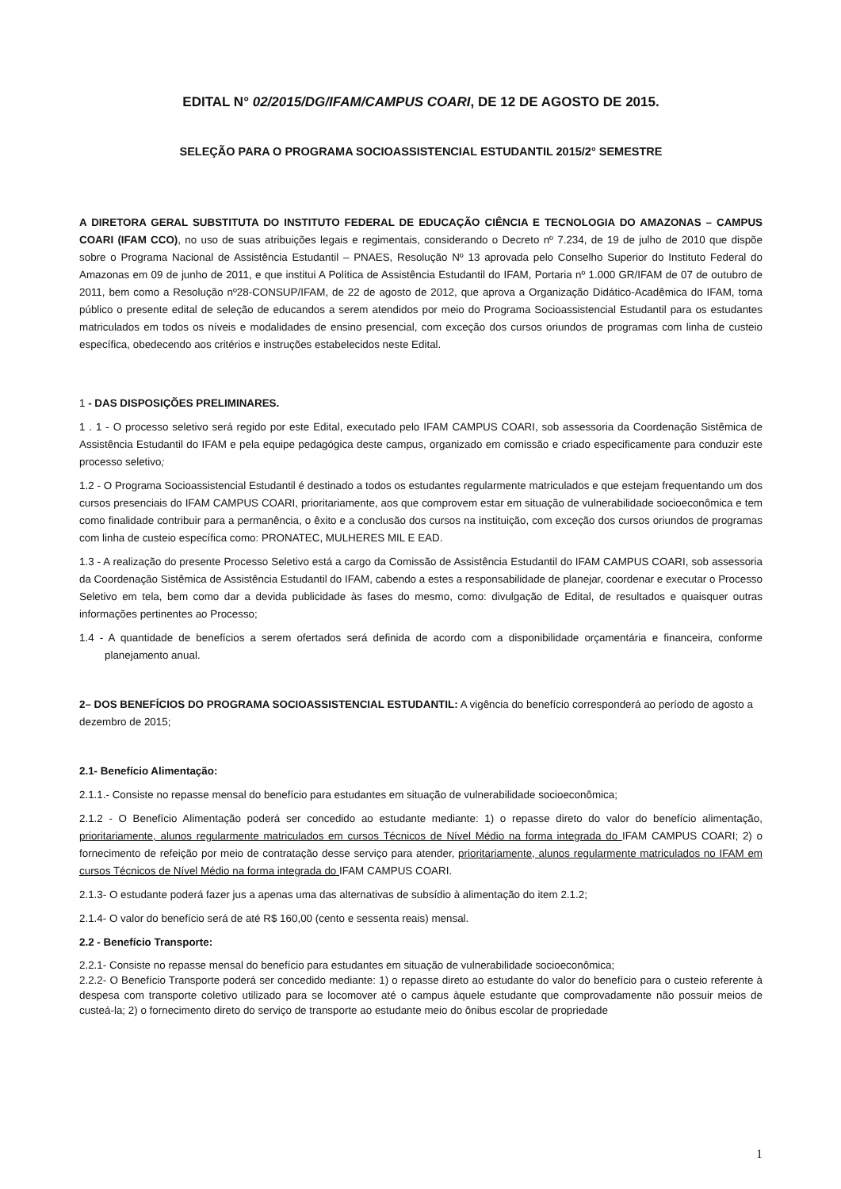EDITAL N° 02/2015/DG/IFAM/CAMPUS COARI, DE 12 DE AGOSTO DE 2015.
SELEÇÃO PARA O PROGRAMA SOCIOASSISTENCIAL ESTUDANTIL 2015/2° SEMESTRE
A DIRETORA GERAL SUBSTITUTA DO INSTITUTO FEDERAL DE EDUCAÇÃO CIÊNCIA E TECNOLOGIA DO AMAZONAS – CAMPUS COARI (IFAM CCO), no uso de suas atribuições legais e regimentais, considerando o Decreto nº 7.234, de 19 de julho de 2010 que dispõe sobre o Programa Nacional de Assistência Estudantil – PNAES, Resolução Nº 13 aprovada pelo Conselho Superior do Instituto Federal do Amazonas em 09 de junho de 2011, e que institui A Política de Assistência Estudantil do IFAM, Portaria nº 1.000 GR/IFAM de 07 de outubro de 2011, bem como a Resolução nº28-CONSUP/IFAM, de 22 de agosto de 2012, que aprova a Organização Didático-Acadêmica do IFAM, torna público o presente edital de seleção de educandos a serem atendidos por meio do Programa Socioassistencial Estudantil para os estudantes matriculados em todos os níveis e modalidades de ensino presencial, com exceção dos cursos oriundos de programas com linha de custeio específica, obedecendo aos critérios e instruções estabelecidos neste Edital.
1 - DAS DISPOSIÇÕES PRELIMINARES.
1 . 1 - O processo seletivo será regido por este Edital, executado pelo IFAM CAMPUS COARI, sob assessoria da Coordenação Sistêmica de Assistência Estudantil do IFAM e pela equipe pedagógica deste campus, organizado em comissão e criado especificamente para conduzir este processo seletivo;
1.2 - O Programa Socioassistencial Estudantil é destinado a todos os estudantes regularmente matriculados e que estejam frequentando um dos cursos presenciais do IFAM CAMPUS COARI, prioritariamente, aos que comprovem estar em situação de vulnerabilidade socioeconômica e tem como finalidade contribuir para a permanência, o êxito e a conclusão dos cursos na instituição, com exceção dos cursos oriundos de programas com linha de custeio específica como: PRONATEC, MULHERES MIL E EAD.
1.3 - A realização do presente Processo Seletivo está a cargo da Comissão de Assistência Estudantil do IFAM CAMPUS COARI, sob assessoria da Coordenação Sistêmica de Assistência Estudantil do IFAM, cabendo a estes a responsabilidade de planejar, coordenar e executar o Processo Seletivo em tela, bem como dar a devida publicidade às fases do mesmo, como: divulgação de Edital, de resultados e quaisquer outras informações pertinentes ao Processo;
1.4 - A quantidade de benefícios a serem ofertados será definida de acordo com a disponibilidade orçamentária e financeira, conforme planejamento anual.
2– DOS BENEFÍCIOS DO PROGRAMA SOCIOASSISTENCIAL ESTUDANTIL: A vigência do benefício corresponderá ao período de agosto a dezembro de 2015;
2.1- Benefício Alimentação:
2.1.1.- Consiste no repasse mensal do benefício para estudantes em situação de vulnerabilidade socioeconômica;
2.1.2 - O Benefício Alimentação poderá ser concedido ao estudante mediante: 1) o repasse direto do valor do benefício alimentação, prioritariamente, alunos regularmente matriculados em cursos Técnicos de Nível Médio na forma integrada do IFAM CAMPUS COARI; 2) o fornecimento de refeição por meio de contratação desse serviço para atender, prioritariamente, alunos regularmente matriculados no IFAM em cursos Técnicos de Nível Médio na forma integrada do IFAM CAMPUS COARI.
2.1.3- O estudante poderá fazer jus a apenas uma das alternativas de subsídio à alimentação do item 2.1.2;
2.1.4- O valor do benefício será de até R$ 160,00 (cento e sessenta reais) mensal.
2.2 - Benefício Transporte:
2.2.1- Consiste no repasse mensal do benefício para estudantes em situação de vulnerabilidade socioeconômica;
2.2.2- O Benefício Transporte poderá ser concedido mediante: 1) o repasse direto ao estudante do valor do benefício para o custeio referente à despesa com transporte coletivo utilizado para se locomover até o campus àquele estudante que comprovadamente não possuir meios de custeá-la; 2) o fornecimento direto do serviço de transporte ao estudante meio do ônibus escolar de propriedade
1